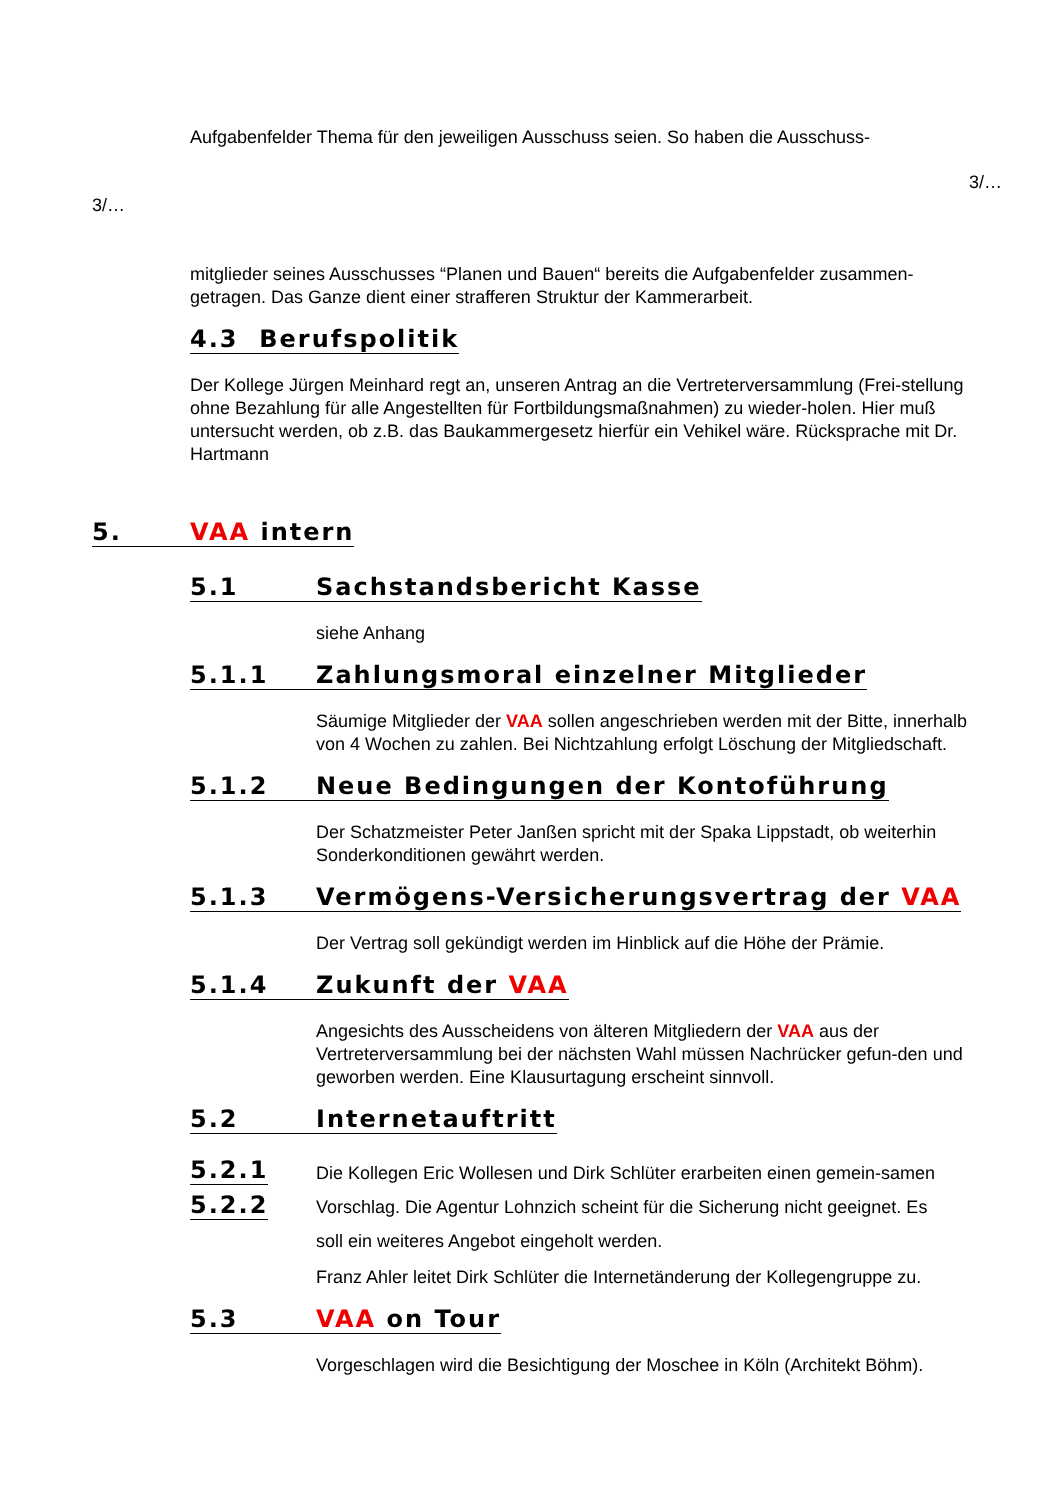Aufgabenfelder Thema für den jeweiligen Ausschuss seien. So haben die Ausschuss-
3/…
3/…
mitglieder seines Ausschusses “Planen und Bauen“ bereits die Aufgabenfelder zusammen-getragen. Das Ganze dient einer strafferen Struktur der Kammerarbeit.
4.3 Berufspolitik
Der Kollege Jürgen Meinhard regt an, unseren Antrag an die Vertreterversammlung (Frei-stellung ohne Bezahlung für alle Angestellten für Fortbildungsmaßnahmen) zu wieder-holen. Hier muß untersucht werden, ob z.B. das Baukammergesetz hierfür ein Vehikel wäre. Rücksprache mit Dr. Hartmann
5. VAA intern
5.1 Sachstandsbericht Kasse
siehe Anhang
5.1.1 Zahlungsmoral einzelner Mitglieder
Säumige Mitglieder der VAA sollen angeschrieben werden mit der Bitte, innerhalb von 4 Wochen zu zahlen. Bei Nichtzahlung erfolgt Löschung der Mitgliedschaft.
5.1.2 Neue Bedingungen der Kontoführung
Der Schatzmeister Peter Janßen spricht mit der Spaka Lippstadt, ob weiterhin Sonderkonditionen gewährt werden.
5.1.3 Vermögens-Versicherungsvertrag der VAA
Der Vertrag soll gekündigt werden im Hinblick auf die Höhe der Prämie.
5.1.4 Zukunft der VAA
Angesichts des Ausscheidens von älteren Mitgliedern der VAA aus der Vertreterversammlung bei der nächsten Wahl müssen Nachrücker gefun-den und geworben werden. Eine Klausurtagung erscheint sinnvoll.
5.2 Internetauftritt
5.2.1
5.2.2
Die Kollegen Eric Wollesen und Dirk Schlüter erarbeiten einen gemein-samen Vorschlag. Die Agentur Lohnzich scheint für die Sicherung nicht geeignet. Es soll ein weiteres Angebot eingeholt werden.
Franz Ahler leitet Dirk Schlüter die Internetänderung der Kollegengruppe zu.
5.3 VAA on Tour
Vorgeschlagen wird die Besichtigung der Moschee in Köln (Architekt Böhm).